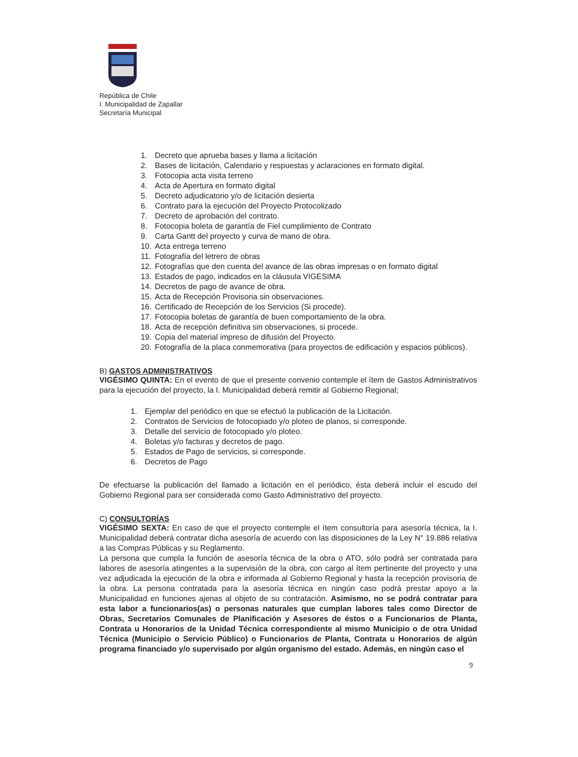República de Chile
I. Municipalidad de Zapallar
Secretaría Municipal
1. Decreto que aprueba bases y llama a licitación
2. Bases de licitación, Calendario y respuestas y aclaraciones en formato digital.
3. Fotocopia acta visita terreno
4. Acta de Apertura en formato digital
5. Decreto adjudicatorio y/o de licitación desierta
6. Contrato para la ejecución del Proyecto Protocolizado
7. Decreto de aprobación del contrato.
8. Fotocopia boleta de garantía de Fiel cumplimiento de Contrato
9. Carta Gantt del proyecto y curva de mano de obra.
10. Acta entrega terreno
11. Fotografía del letrero de obras
12. Fotografías que den cuenta del avance de las obras impresas o en formato digital
13. Estados de pago, indicados en la cláusula VIGESIMA
14. Decretos de pago de avance de obra.
15. Acta de Recepción Provisoria sin observaciones.
16. Certificado de Recepción de los Servicios (Si procede).
17. Fotocopia boletas de garantía de buen comportamiento de la obra.
18. Acta de recepción definitiva sin observaciones, si procede.
19. Copia del material impreso de difusión del Proyecto.
20. Fotografía de la placa conmemorativa (para proyectos de edificación y espacios públicos).
B) GASTOS ADMINISTRATIVOS
VIGÉSIMO QUINTA: En el evento de que el presente convenio contemple el ítem de Gastos Administrativos para la ejecución del proyecto, la I. Municipalidad deberá remitir al Gobierno Regional;
1. Ejemplar del periódico en que se efectuó la publicación de la Licitación.
2. Contratos de Servicios de fotocopiado y/o ploteo de planos, si corresponde.
3. Detalle del servicio de fotocopiado y/o ploteo.
4. Boletas y/o facturas y decretos de pago.
5. Estados de Pago de servicios, si corresponde.
6. Decretos de Pago
De efectuarse la publicación del llamado a licitación en el periódico, ésta deberá incluir el escudo del Gobierno Regional para ser considerada como Gasto Administrativo del proyecto.
C) CONSULTORÍAS
VIGÉSIMO SEXTA: En caso de que el proyecto contemple el ítem consultoría para asesoría técnica, la I. Municipalidad deberá contratar dicha asesoría de acuerdo con las disposiciones de la Ley N° 19.886 relativa a las Compras Públicas y su Reglamento.
La persona que cumpla la función de asesoría técnica de la obra o ATO, sólo podrá ser contratada para labores de asesoría atingentes a la supervisión de la obra, con cargo al ítem pertinente del proyecto y una vez adjudicada la ejecución de la obra e informada al Gobierno Regional y hasta la recepción provisoria de la obra. La persona contratada para la asesoría técnica en ningún caso podrá prestar apoyo a la Municipalidad en funciones ajenas al objeto de su contratación. Asimismo, no se podrá contratar para esta labor a funcionarios(as) o personas naturales que cumplan labores tales como Director de Obras, Secretarios Comunales de Planificación y Asesores de éstos o a Funcionarios de Planta, Contrata u Honorarios de la Unidad Técnica correspondiente al mismo Municipio o de otra Unidad Técnica (Municipio o Servicio Público) o Funcionarios de Planta, Contrata u Honorarios de algún programa financiado y/o supervisado por algún organismo del estado. Además, en ningún caso el
9